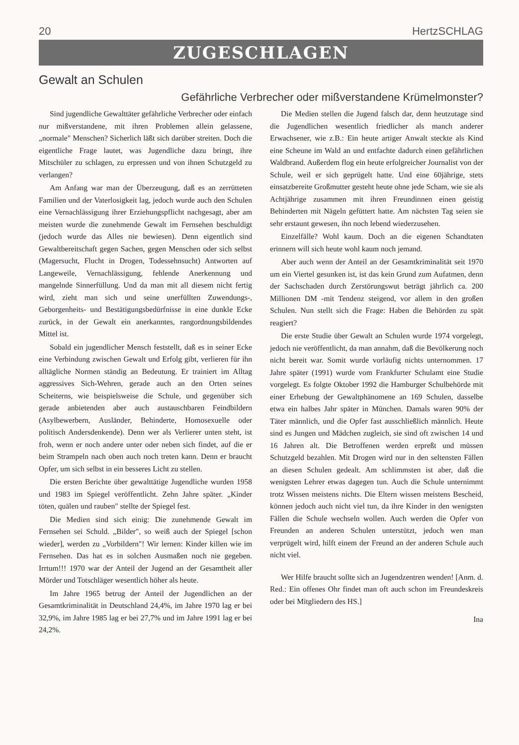20 HertzSCHLAG
ZUGESCHLAGEN
Gewalt an Schulen
Gefährliche Verbrecher oder mißverstandene Krümelmonster?
Sind jugendliche Gewalttäter gefährliche Verbrecher oder einfach nur mißverstandene, mit ihren Problemen allein gelassene, „normale" Menschen? Sicherlich läßt sich darüber streiten. Doch die eigentliche Frage lautet, was Jugendliche dazu bringt, ihre Mitschüler zu schlagen, zu erpressen und von ihnen Schutzgeld zu verlangen?
Am Anfang war man der Überzeugung, daß es an zerrütteten Familien und der Vaterlosigkeit lag, jedoch wurde auch den Schulen eine Vernachlässigung ihrer Erziehungspflicht nachgesagt, aber am meisten wurde die zunehmende Gewalt im Fernsehen beschuldigt (jedoch wurde das Alles nie bewiesen). Denn eigentlich sind Gewaltbereitschaft gegen Sachen, gegen Menschen oder sich selbst (Magersucht, Flucht in Drogen, Todessehnsucht) Antworten auf Langeweile, Vernachlässigung, fehlende Anerkennung und mangelnde Sinnerfüllung. Und da man mit all diesem nicht fertig wird, zieht man sich und seine unerfüllten Zuwendungs-, Geborgenheits- und Bestätigungsbedürfnisse in eine dunkle Ecke zurück, in der Gewalt ein anerkanntes, rangordnungsbildendes Mittel ist.
Sobald ein jugendlicher Mensch feststellt, daß es in seiner Ecke eine Verbindung zwischen Gewalt und Erfolg gibt, verlieren für ihn alltägliche Normen ständig an Bedeutung. Er trainiert im Alltag aggressives Sich-Wehren, gerade auch an den Orten seines Scheiterns, wie beispielsweise die Schule, und gegenüber sich gerade anbietenden aber auch austauschbaren Feindbildern (Asylbewerbern, Ausländer, Behinderte, Homosexuelle oder politisch Andersdenkende). Denn wer als Verlierer unten steht, ist froh, wenn er noch andere unter oder neben sich findet, auf die er beim Strampeln nach oben auch noch treten kann. Denn er braucht Opfer, um sich selbst in ein besseres Licht zu stellen.
Die ersten Berichte über gewalttätige Jugendliche wurden 1958 und 1983 im Spiegel veröffentlicht. Zehn Jahre später. „Kinder töten, quälen und rauben" stellte der Spiegel fest.
Die Medien sind sich einig: Die zunehmende Gewalt im Fernsehen sei Schuld. „Bilder", so weiß auch der Spiegel [schon wieder], werden zu „Vorbildern"! Wir lernen: Kinder killen wie im Fernsehen. Das hat es in solchen Ausmaßen noch nie gegeben. Irrtum!!! 1970 war der Anteil der Jugend an der Gesamtheit aller Mörder und Totschläger wesentlich höher als heute.
Im Jahre 1965 betrug der Anteil der Jugendlichen an der Gesamtkriminalität in Deutschland 24,4%, im Jahre 1970 lag er bei 32,9%, im Jahre 1985 lag er bei 27,7% und im Jahre 1991 lag er bei 24,2%.
Die Medien stellen die Jugend falsch dar, denn heutzutage sind die Jugendlichen wesentlich friedlicher als manch anderer Erwachsener, wie z.B.: Ein heute artiger Anwalt steckte als Kind eine Scheune im Wald an und entfachte dadurch einen gefährlichen Waldbrand. Außerdem flog ein heute erfolgreicher Journalist von der Schule, weil er sich geprügelt hatte. Und eine 60jährige, stets einsatzbereite Großmutter gesteht heute ohne jede Scham, wie sie als Achtjährige zusammen mit ihren Freundinnen einen geistig Behinderten mit Nägeln gefüttert hatte. Am nächsten Tag seien sie sehr erstaunt gewesen, ihn noch lebend wiederzusehen.
Einzelfälle? Wohl kaum. Doch an die eigenen Schandtaten erinnern will sich heute wohl kaum noch jemand.
Aber auch wenn der Anteil an der Gesamtkriminalität seit 1970 um ein Viertel gesunken ist, ist das kein Grund zum Aufatmen, denn der Sachschaden durch Zerstörungswut beträgt jährlich ca. 200 Millionen DM -mit Tendenz steigend, vor allem in den großen Schulen. Nun stellt sich die Frage: Haben die Behörden zu spät reagiert?
Die erste Studie über Gewalt an Schulen wurde 1974 vorgelegt, jedoch nie veröffentlicht, da man annahm, daß die Bevölkerung noch nicht bereit war. Somit wurde vorläufig nichts unternommen. 17 Jahre später (1991) wurde vom Frankfurter Schulamt eine Studie vorgelegt. Es folgte Oktober 1992 die Hamburger Schulbehörde mit einer Erhebung der Gewaltphänomene an 169 Schulen, dasselbe etwa ein halbes Jahr später in München. Damals waren 90% der Täter männlich, und die Opfer fast ausschließlich männlich. Heute sind es Jungen und Mädchen zugleich, sie sind oft zwischen 14 und 16 Jahren alt. Die Betroffenen werden erpreßt und müssen Schutzgeld bezahlen. Mit Drogen wird nur in den seltensten Fällen an diesen Schulen gedealt. Am schlimmsten ist aber, daß die wenigsten Lehrer etwas dagegen tun. Auch die Schule unternimmt trotz Wissen meistens nichts. Die Eltern wissen meistens Bescheid, können jedoch auch nicht viel tun, da ihre Kinder in den wenigsten Fällen die Schule wechseln wollen. Auch werden die Opfer von Freunden an anderen Schulen unterstützt, jedoch wen man verprügelt wird, hilft einem der Freund an der anderen Schule auch nicht viel.
Wer Hilfe braucht sollte sich an Jugendzentren wenden! [Anm. d. Red.: Ein offenes Ohr findet man oft auch schon im Freundeskreis oder bei Mitgliedern des HS.]
Ina